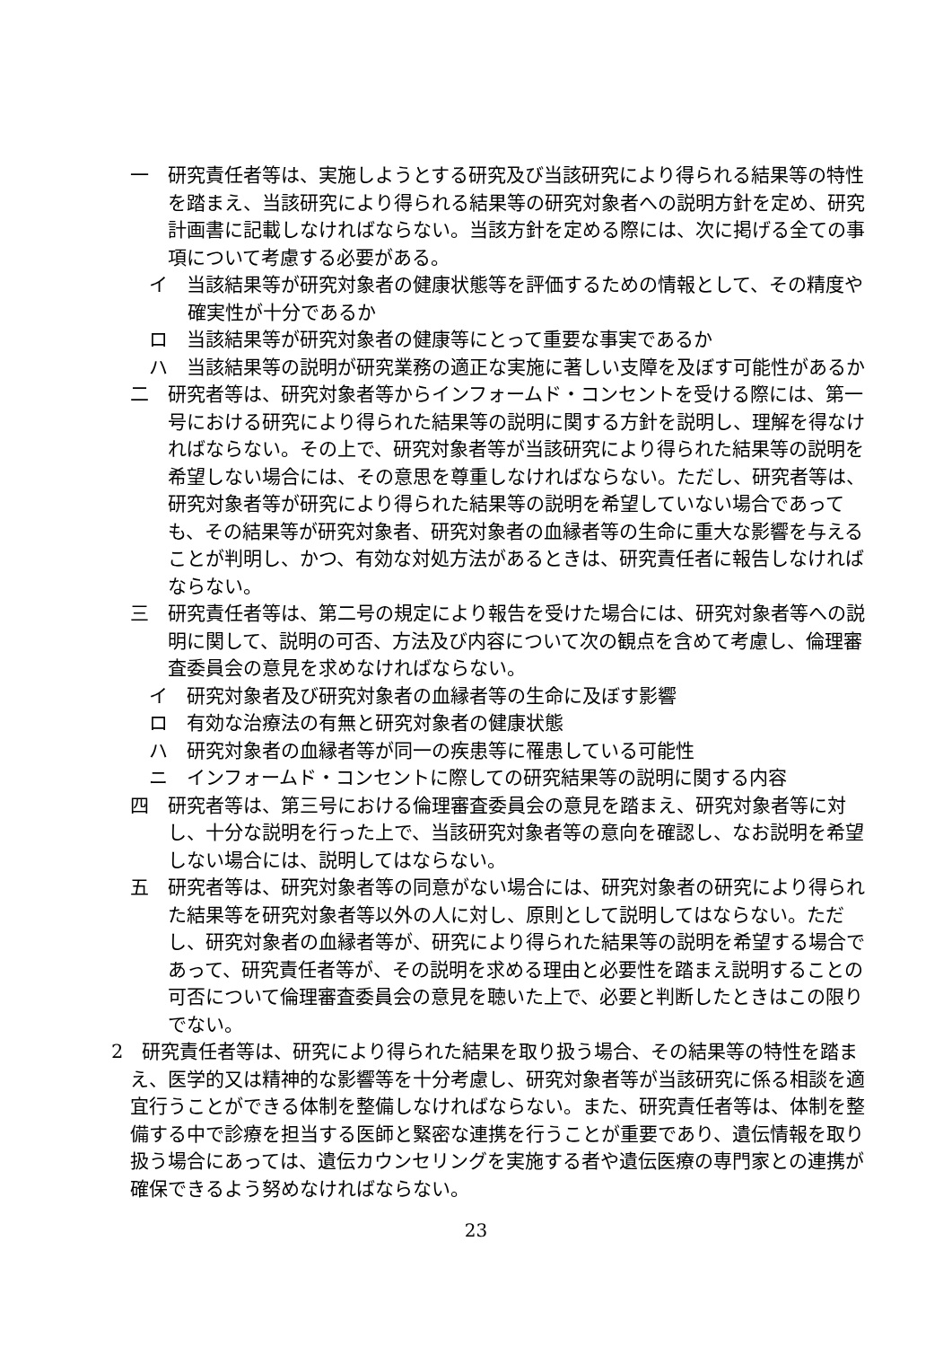一　研究責任者等は、実施しようとする研究及び当該研究により得られる結果等の特性を踏まえ、当該研究により得られる結果等の研究対象者への説明方針を定め、研究計画書に記載しなければならない。当該方針を定める際には、次に掲げる全ての事項について考慮する必要がある。
イ　当該結果等が研究対象者の健康状態等を評価するための情報として、その精度や確実性が十分であるか
ロ　当該結果等が研究対象者の健康等にとって重要な事実であるか
ハ　当該結果等の説明が研究業務の適正な実施に著しい支障を及ぼす可能性があるか
二　研究者等は、研究対象者等からインフォームド・コンセントを受ける際には、第一号における研究により得られた結果等の説明に関する方針を説明し、理解を得なければならない。その上で、研究対象者等が当該研究により得られた結果等の説明を希望しない場合には、その意思を尊重しなければならない。ただし、研究者等は、研究対象者等が研究により得られた結果等の説明を希望していない場合であっても、その結果等が研究対象者、研究対象者の血縁者等の生命に重大な影響を与えることが判明し、かつ、有効な対処方法があるときは、研究責任者に報告しなければならない。
三　研究責任者等は、第二号の規定により報告を受けた場合には、研究対象者等への説明に関して、説明の可否、方法及び内容について次の観点を含めて考慮し、倫理審査委員会の意見を求めなければならない。
イ　研究対象者及び研究対象者の血縁者等の生命に及ぼす影響
ロ　有効な治療法の有無と研究対象者の健康状態
ハ　研究対象者の血縁者等が同一の疾患等に罹患している可能性
ニ　インフォームド・コンセントに際しての研究結果等の説明に関する内容
四　研究者等は、第三号における倫理審査委員会の意見を踏まえ、研究対象者等に対し、十分な説明を行った上で、当該研究対象者等の意向を確認し、なお説明を希望しない場合には、説明してはならない。
五　研究者等は、研究対象者等の同意がない場合には、研究対象者の研究により得られた結果等を研究対象者等以外の人に対し、原則として説明してはならない。ただし、研究対象者の血縁者等が、研究により得られた結果等の説明を希望する場合であって、研究責任者等が、その説明を求める理由と必要性を踏まえ説明することの可否について倫理審査委員会の意見を聴いた上で、必要と判断したときはこの限りでない。
2　研究責任者等は、研究により得られた結果を取り扱う場合、その結果等の特性を踏まえ、医学的又は精神的な影響等を十分考慮し、研究対象者等が当該研究に係る相談を適宜行うことができる体制を整備しなければならない。また、研究責任者等は、体制を整備する中で診療を担当する医師と緊密な連携を行うことが重要であり、遺伝情報を取り扱う場合にあっては、遺伝カウンセリングを実施する者や遺伝医療の専門家との連携が確保できるよう努めなければならない。
23